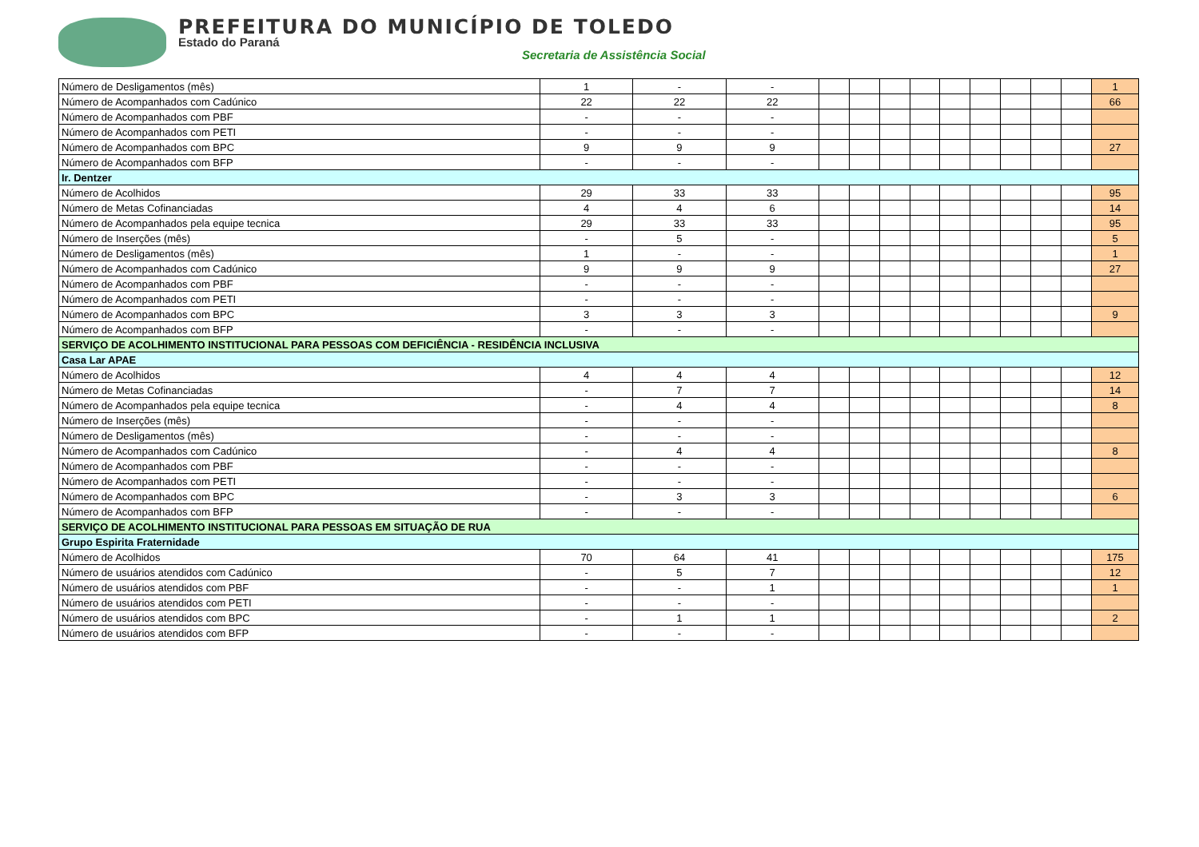PREFEITURA DO MUNICÍPIO DE TOLEDO
Estado do Paraná
Secretaria de Assistência Social
| Número de Desligamentos (mês) | 1 | - | - | | | | | | | | | | 1 |
| Número de Acompanhados com Cadúnico | 22 | 22 | 22 | | | | | | | | | | 66 |
| Número de Acompanhados com PBF | - | - | - | | | | | | | | | | |
| Número de Acompanhados com PETI | - | - | - | | | | | | | | | | |
| Número de Acompanhados com BPC | 9 | 9 | 9 | | | | | | | | | | 27 |
| Número de Acompanhados com BFP | - | - | - | | | | | | | | | | |
| Ir. Dentzer | | | | | | | | | | | | | |
| Número de Acolhidos | 29 | 33 | 33 | | | | | | | | | | 95 |
| Número de Metas Cofinanciadas | 4 | 4 | 6 | | | | | | | | | | 14 |
| Número de Acompanhados pela equipe tecnica | 29 | 33 | 33 | | | | | | | | | | 95 |
| Número de Inserções (mês) | - | 5 | - | | | | | | | | | | 5 |
| Número de Desligamentos (mês) | 1 | - | - | | | | | | | | | | 1 |
| Número de Acompanhados com Cadúnico | 9 | 9 | 9 | | | | | | | | | | 27 |
| Número de Acompanhados com PBF | - | - | - | | | | | | | | | | |
| Número de Acompanhados com PETI | - | - | - | | | | | | | | | | |
| Número de Acompanhados com BPC | 3 | 3 | 3 | | | | | | | | | | 9 |
| Número de Acompanhados com BFP | - | - | - | | | | | | | | | | |
| SERVIÇO DE ACOLHIMENTO INSTITUCIONAL PARA PESSOAS COM DEFICIÊNCIA - RESIDÊNCIA INCLUSIVA | | | | | | | | | | | | | |
| Casa Lar APAE | | | | | | | | | | | | | |
| Número de Acolhidos | 4 | 4 | 4 | | | | | | | | | | 12 |
| Número de Metas Cofinanciadas | - | 7 | 7 | | | | | | | | | | 14 |
| Número de Acompanhados pela equipe tecnica | - | 4 | 4 | | | | | | | | | | 8 |
| Número de Inserções (mês) | - | - | - | | | | | | | | | | |
| Número de Desligamentos (mês) | - | - | - | | | | | | | | | | |
| Número de Acompanhados com Cadúnico | - | 4 | 4 | | | | | | | | | | 8 |
| Número de Acompanhados com PBF | - | - | - | | | | | | | | | | |
| Número de Acompanhados com PETI | - | - | - | | | | | | | | | | |
| Número de Acompanhados com BPC | - | 3 | 3 | | | | | | | | | | 6 |
| Número de Acompanhados com BFP | - | - | - | | | | | | | | | | |
| SERVIÇO DE ACOLHIMENTO INSTITUCIONAL PARA PESSOAS EM SITUAÇÃO DE RUA | | | | | | | | | | | | | |
| Grupo Espirita Fraternidade | | | | | | | | | | | | | |
| Número de Acolhidos | 70 | 64 | 41 | | | | | | | | | | 175 |
| Número de usuários atendidos com Cadúnico | - | 5 | 7 | | | | | | | | | | 12 |
| Número de usuários atendidos com PBF | - | - | 1 | | | | | | | | | | 1 |
| Número de usuários atendidos com PETI | - | - | - | | | | | | | | | | |
| Número de usuários atendidos com BPC | - | 1 | 1 | | | | | | | | | | 2 |
| Número de usuários atendidos com BFP | - | - | - | | | | | | | | | | |